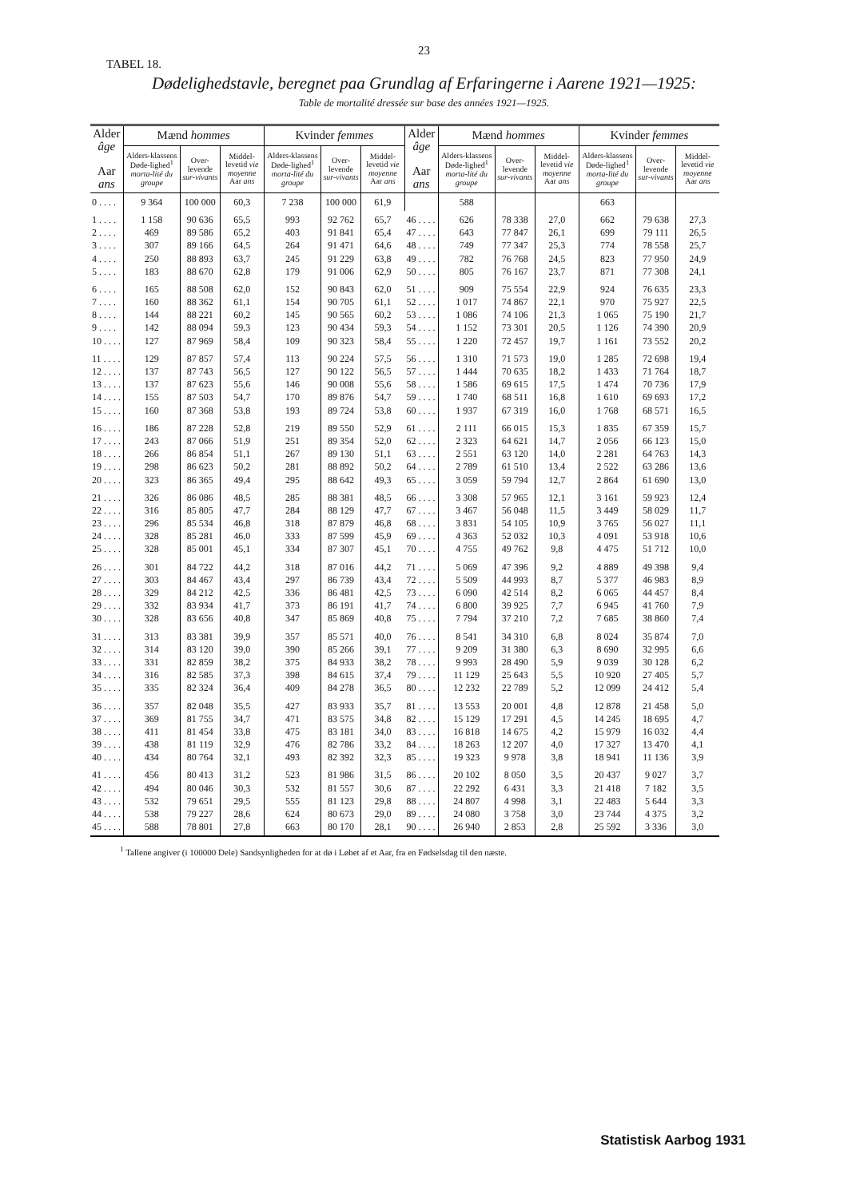23
TABEL 18.
Dødelighedstavle, beregnet paa Grundlag af Erfaringerne i Aarene 1921—1925:
Table de mortalité dressée sur base des années 1921—1925.
| Alder âge Aar ans | Mænd hommes | | | Kvinder femmes | | | Alder âge Aar ans | Mænd hommes | | | Kvinder femmes | | |
| --- | --- | --- | --- | --- | --- | --- | --- | --- | --- | --- | --- | --- | --- |
| | Alders-klassens Døde-lighed<sup>1</sup> morta-lité du groupe | Over-levende sur-vivants | Middel-levetid vie moyenne Aar ans | Alders-klassens Døde-lighed<sup>1</sup> morta-lité du groupe | Over-levende sur-vivants | Middel-levetid vie moyenne Aar ans | | Alders-klassens Døde-lighed<sup>1</sup> morta-lité du groupe | Over-levende sur-vivants | Middel-levetid vie moyenne Aar ans | Alders-klassens Døde-lighed<sup>1</sup> morta-lité du groupe | Over-levende sur-vivants | Middel-levetid vie moyenne Aar ans |
| 0 . . . . | 9 364 | 100 000 | 60,3 | 7 238 | 100 000 | 61,9 | | 588 | | | 663 | | |
| 1 . . . . 2 . . . . 3 . . . . 4 . . . . 5 . . . . | 1 158 469 307 250 183 | 90 636 89 586 89 166 88 893 88 670 | 65,5 65,2 64,5 63,7 62,8 | 993 403 264 245 179 | 92 762 91 841 91 471 91 229 91 006 | 65,7 65,4 64,6 63,8 62,9 | 46 . . . . 47 . . . . 48 . . . . 49 . . . . 50 . . . . | 626 643 749 782 805 | 78 338 77 847 77 347 76 768 76 167 | 27,0 26,1 25,3 24,5 23,7 | 662 699 774 823 871 | 79 638 79 111 78 558 77 950 77 308 | 27,3 26,5 25,7 24,9 24,1 |
| 6 . . . . 7 . . . . 8 . . . . 9 . . . . 10 . . . . | 165 160 144 142 127 | 88 508 88 362 88 221 88 094 87 969 | 62,0 61,1 60,2 59,3 58,4 | 152 154 145 123 109 | 90 843 90 705 90 565 90 434 90 323 | 62,0 61,1 60,2 59,3 58,4 | 51 . . . . 52 . . . . 53 . . . . 54 . . . . 55 . . . . | 909 1 017 1 086 1 152 1 220 | 75 554 74 867 74 106 73 301 72 457 | 22,9 22,1 21,3 20,5 19,7 | 924 970 1 065 1 126 1 161 | 76 635 75 927 75 190 74 390 73 552 | 23,3 22,5 21,7 20,9 20,2 |
| 11 . . . . 12 . . . . 13 . . . . 14 . . . . 15 . . . . | 129 137 137 155 160 | 87 857 87 743 87 623 87 503 87 368 | 57,4 56,5 55,6 54,7 53,8 | 113 127 146 170 193 | 90 224 90 122 90 008 89 876 89 724 | 57,5 56,5 55,6 54,7 53,8 | 56 . . . . 57 . . . . 58 . . . . 59 . . . . 60 . . . . | 1 310 1 444 1 586 1 740 1 937 | 71 573 70 635 69 615 68 511 67 319 | 19,0 18,2 17,5 16,8 16,0 | 1 285 1 433 1 474 1 610 1 768 | 72 698 71 764 70 736 69 693 68 571 | 19,4 18,7 17,9 17,2 16,5 |
| 16 . . . . 17 . . . . 18 . . . . 19 . . . . 20 . . . . | 186 243 266 298 323 | 87 228 87 066 86 854 86 623 86 365 | 52,8 51,9 51,1 50,2 49,4 | 219 251 267 281 295 | 89 550 89 354 89 130 88 892 88 642 | 52,9 52,0 51,1 50,2 49,3 | 61 . . . . 62 . . . . 63 . . . . 64 . . . . 65 . . . . | 2 111 2 323 2 551 2 789 3 059 | 66 015 64 621 63 120 61 510 59 794 | 15,3 14,7 14,0 13,4 12,7 | 1 835 2 056 2 281 2 522 2 864 | 67 359 66 123 64 763 63 286 61 690 | 15,7 15,0 14,3 13,6 13,0 |
| 21 . . . . 22 . . . . 23 . . . . 24 . . . . 25 . . . . | 326 316 296 328 328 | 86 086 85 805 85 534 85 281 85 001 | 48,5 47,7 46,8 46,0 45,1 | 285 284 318 333 334 | 88 381 88 129 87 879 87 599 87 307 | 48,5 47,7 46,8 45,9 45,1 | 66 . . . . 67 . . . . 68 . . . . 69 . . . . 70 . . . . | 3 308 3 467 3 831 4 363 4 755 | 57 965 56 048 54 105 52 032 49 762 | 12,1 11,5 10,9 10,3 9,8 | 3 161 3 449 3 765 4 091 4 475 | 59 923 58 029 56 027 53 918 51 712 | 12,4 11,7 11,1 10,6 10,0 |
| 26 . . . . 27 . . . . 28 . . . . 29 . . . . 30 . . . . | 301 303 329 332 328 | 84 722 84 467 84 212 83 934 83 656 | 44,2 43,4 42,5 41,7 40,8 | 318 297 336 373 347 | 87 016 86 739 86 481 86 191 85 869 | 44,2 43,4 42,5 41,7 40,8 | 71 . . . . 72 . . . . 73 . . . . 74 . . . . 75 . . . . | 5 069 5 509 6 090 6 800 7 794 | 47 396 44 993 42 514 39 925 37 210 | 9,2 8,7 8,2 7,7 7,2 | 4 889 5 377 6 065 6 945 7 685 | 49 398 46 983 44 457 41 760 38 860 | 9,4 8,9 8,4 7,9 7,4 |
| 31 . . . . 32 . . . . 33 . . . . 34 . . . . 35 . . . . | 313 314 331 316 335 | 83 381 83 120 82 859 82 585 82 324 | 39,9 39,0 38,2 37,3 36,4 | 357 390 375 398 409 | 85 571 85 266 84 933 84 615 84 278 | 40,0 39,1 38,2 37,4 36,5 | 76 . . . . 77 . . . . 78 . . . . 79 . . . . 80 . . . . | 8 541 9 209 9 993 11 129 12 232 | 34 310 31 380 28 490 25 643 22 789 | 6,8 6,3 5,9 5,5 5,2 | 8 024 8 690 9 039 10 920 12 099 | 35 874 32 995 30 128 27 405 24 412 | 7,0 6,6 6,2 5,7 5,4 |
| 36 . . . . 37 . . . . 38 . . . . 39 . . . . 40 . . . . | 357 369 411 438 434 | 82 048 81 755 81 454 81 119 80 764 | 35,5 34,7 33,8 32,9 32,1 | 427 471 475 476 493 | 83 933 83 575 83 181 82 786 82 392 | 35,7 34,8 34,0 33,2 32,3 | 81 . . . . 82 . . . . 83 . . . . 84 . . . . 85 . . . . | 13 553 15 129 16 818 18 263 19 323 | 20 001 17 291 14 675 12 207 9 978 | 4,8 4,5 4,2 4,0 3,8 | 12 878 14 245 15 979 17 327 18 941 | 21 458 18 695 16 032 13 470 11 136 | 5,0 4,7 4,4 4,1 3,9 |
| 41 . . . . 42 . . . . 43 . . . . 44 . . . . 45 . . . . | 456 494 532 538 588 | 80 413 80 046 79 651 79 227 78 801 | 31,2 30,3 29,5 28,6 27,8 | 523 532 555 624 663 | 81 986 81 557 81 123 80 673 80 170 | 31,5 30,6 29,8 29,0 28,1 | 86 . . . . 87 . . . . 88 . . . . 89 . . . . 90 . . . . | 20 102 22 292 24 807 24 080 26 940 | 8 050 6 431 4 998 3 758 2 853 | 3,5 3,3 3,1 3,0 2,8 | 20 437 21 418 22 483 23 744 25 592 | 9 027 7 182 5 644 4 375 3 336 | 3,7 3,5 3,3 3,2 3,0 |
<sup>1</sup> Tallene angiver (i 100000 Dele) Sandsynligheden for at dø i Løbet af et Aar, fra en Fødselsdag til den næste.
Statistisk Aarbog 1931